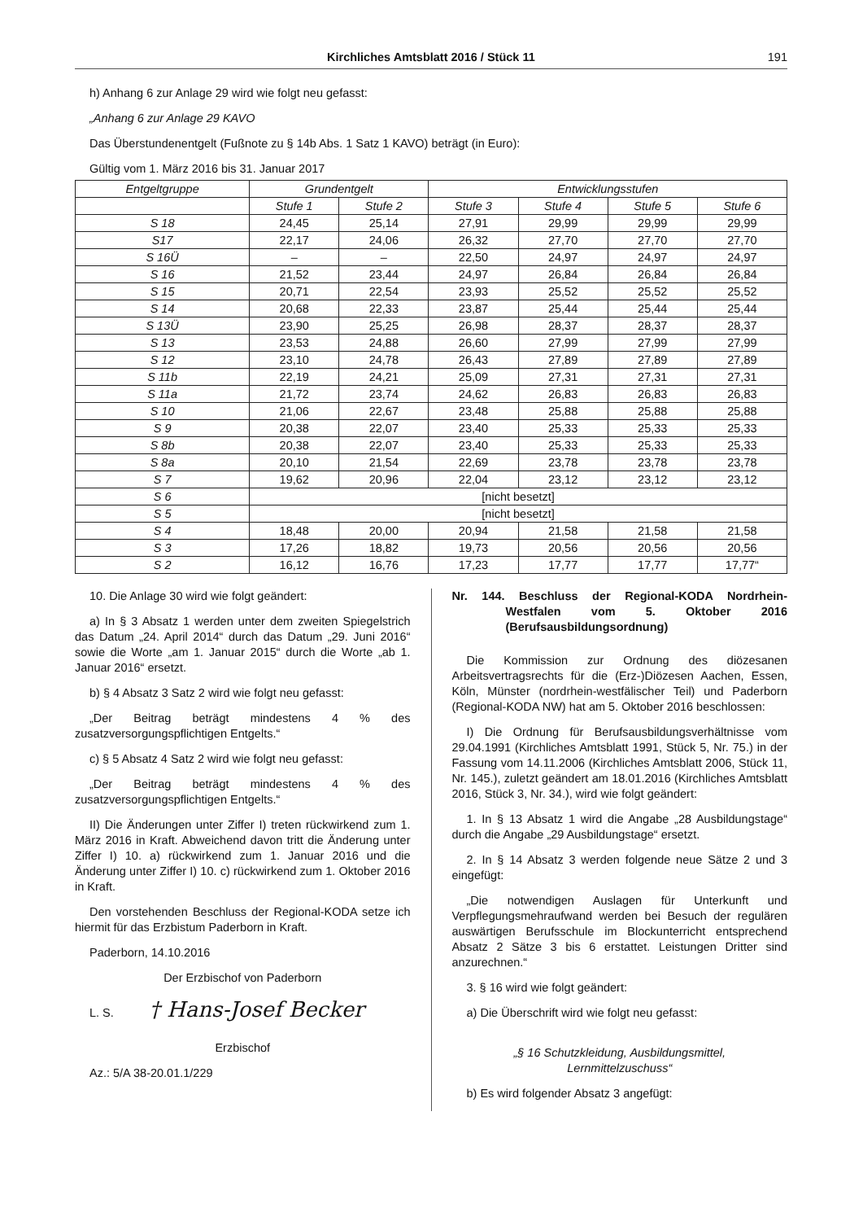Kirchliches Amtsblatt 2016 / Stück 11 191
h) Anhang 6 zur Anlage 29 wird wie folgt neu gefasst:
„Anhang 6 zur Anlage 29 KAVO
Das Überstundenentgelt (Fußnote zu § 14b Abs. 1 Satz 1 KAVO) beträgt (in Euro):
Gültig vom 1. März 2016 bis 31. Januar 2017
| Entgeltgruppe | Grundentgelt | | Entwicklungsstufen | | | |
| --- | --- | --- | --- | --- | --- | --- |
| | Stufe 1 | Stufe 2 | Stufe 3 | Stufe 4 | Stufe 5 | Stufe 6 |
| S 18 | 24,45 | 25,14 | 27,91 | 29,99 | 29,99 | 29,99 |
| S17 | 22,17 | 24,06 | 26,32 | 27,70 | 27,70 | 27,70 |
| S 16Ü | – | – | 22,50 | 24,97 | 24,97 | 24,97 |
| S 16 | 21,52 | 23,44 | 24,97 | 26,84 | 26,84 | 26,84 |
| S 15 | 20,71 | 22,54 | 23,93 | 25,52 | 25,52 | 25,52 |
| S 14 | 20,68 | 22,33 | 23,87 | 25,44 | 25,44 | 25,44 |
| S 13Ü | 23,90 | 25,25 | 26,98 | 28,37 | 28,37 | 28,37 |
| S 13 | 23,53 | 24,88 | 26,60 | 27,99 | 27,99 | 27,99 |
| S 12 | 23,10 | 24,78 | 26,43 | 27,89 | 27,89 | 27,89 |
| S 11b | 22,19 | 24,21 | 25,09 | 27,31 | 27,31 | 27,31 |
| S 11a | 21,72 | 23,74 | 24,62 | 26,83 | 26,83 | 26,83 |
| S 10 | 21,06 | 22,67 | 23,48 | 25,88 | 25,88 | 25,88 |
| S 9 | 20,38 | 22,07 | 23,40 | 25,33 | 25,33 | 25,33 |
| S 8b | 20,38 | 22,07 | 23,40 | 25,33 | 25,33 | 25,33 |
| S 8a | 20,10 | 21,54 | 22,69 | 23,78 | 23,78 | 23,78 |
| S 7 | 19,62 | 20,96 | 22,04 | 23,12 | 23,12 | 23,12 |
| S 6 | [nicht besetzt] | | | | | |
| S 5 | [nicht besetzt] | | | | | |
| S 4 | 18,48 | 20,00 | 20,94 | 21,58 | 21,58 | 21,58 |
| S 3 | 17,26 | 18,82 | 19,73 | 20,56 | 20,56 | 20,56 |
| S 2 | 16,12 | 16,76 | 17,23 | 17,77 | 17,77 | 17,77“ |
10. Die Anlage 30 wird wie folgt geändert:
a) In § 3 Absatz 1 werden unter dem zweiten Spiegelstrich das Datum „24. April 2014“ durch das Datum „29. Juni 2016“ sowie die Worte „am 1. Januar 2015“ durch die Worte „ab 1. Januar 2016“ ersetzt.
b) § 4 Absatz 3 Satz 2 wird wie folgt neu gefasst:
„Der Beitrag beträgt mindestens 4 % des zusatzversorgungspflichtigen Entgelts.“
c) § 5 Absatz 4 Satz 2 wird wie folgt neu gefasst:
„Der Beitrag beträgt mindestens 4 % des zusatzversorgungspflichtigen Entgelts.“
II) Die Änderungen unter Ziffer I) treten rückwirkend zum 1. März 2016 in Kraft. Abweichend davon tritt die Änderung unter Ziffer I) 10. a) rückwirkend zum 1. Januar 2016 und die Änderung unter Ziffer I) 10. c) rückwirkend zum 1. Oktober 2016 in Kraft.
Den vorstehenden Beschluss der Regional-KODA setze ich hiermit für das Erzbistum Paderborn in Kraft.
Paderborn, 14.10.2016
Der Erzbischof von Paderborn
L. S. † Hans-Josef Becker
Erzbischof
Az.: 5/A 38-20.01.1/229
Nr. 144. Beschluss der Regional-KODA Nordrhein-Westfalen vom 5. Oktober 2016 (Berufsausbildungsordnung)
Die Kommission zur Ordnung des diözesanen Arbeitsvertragsrechts für die (Erz-)Diözesen Aachen, Essen, Köln, Münster (nordrhein-westfälischer Teil) und Paderborn (Regional-KODA NW) hat am 5. Oktober 2016 beschlossen:
I) Die Ordnung für Berufsausbildungsverhältnisse vom 29.04.1991 (Kirchliches Amtsblatt 1991, Stück 5, Nr. 75.) in der Fassung vom 14.11.2006 (Kirchliches Amtsblatt 2006, Stück 11, Nr. 145.), zuletzt geändert am 18.01.2016 (Kirchliches Amtsblatt 2016, Stück 3, Nr. 34.), wird wie folgt geändert:
1. In § 13 Absatz 1 wird die Angabe „28 Ausbildungstage“ durch die Angabe „29 Ausbildungstage“ ersetzt.
2. In § 14 Absatz 3 werden folgende neue Sätze 2 und 3 eingefügt:
„Die notwendigen Auslagen für Unterkunft und Verpflegungsmehraufwand werden bei Besuch der regulären auswärtigen Berufsschule im Blockunterricht entsprechend Absatz 2 Sätze 3 bis 6 erstattet. Leistungen Dritter sind anzurechnen.“
3. § 16 wird wie folgt geändert:
a) Die Überschrift wird wie folgt neu gefasst:
„§ 16 Schutzkleidung, Ausbildungsmittel,
Lernmittelzuschuss“
b) Es wird folgender Absatz 3 angefügt: